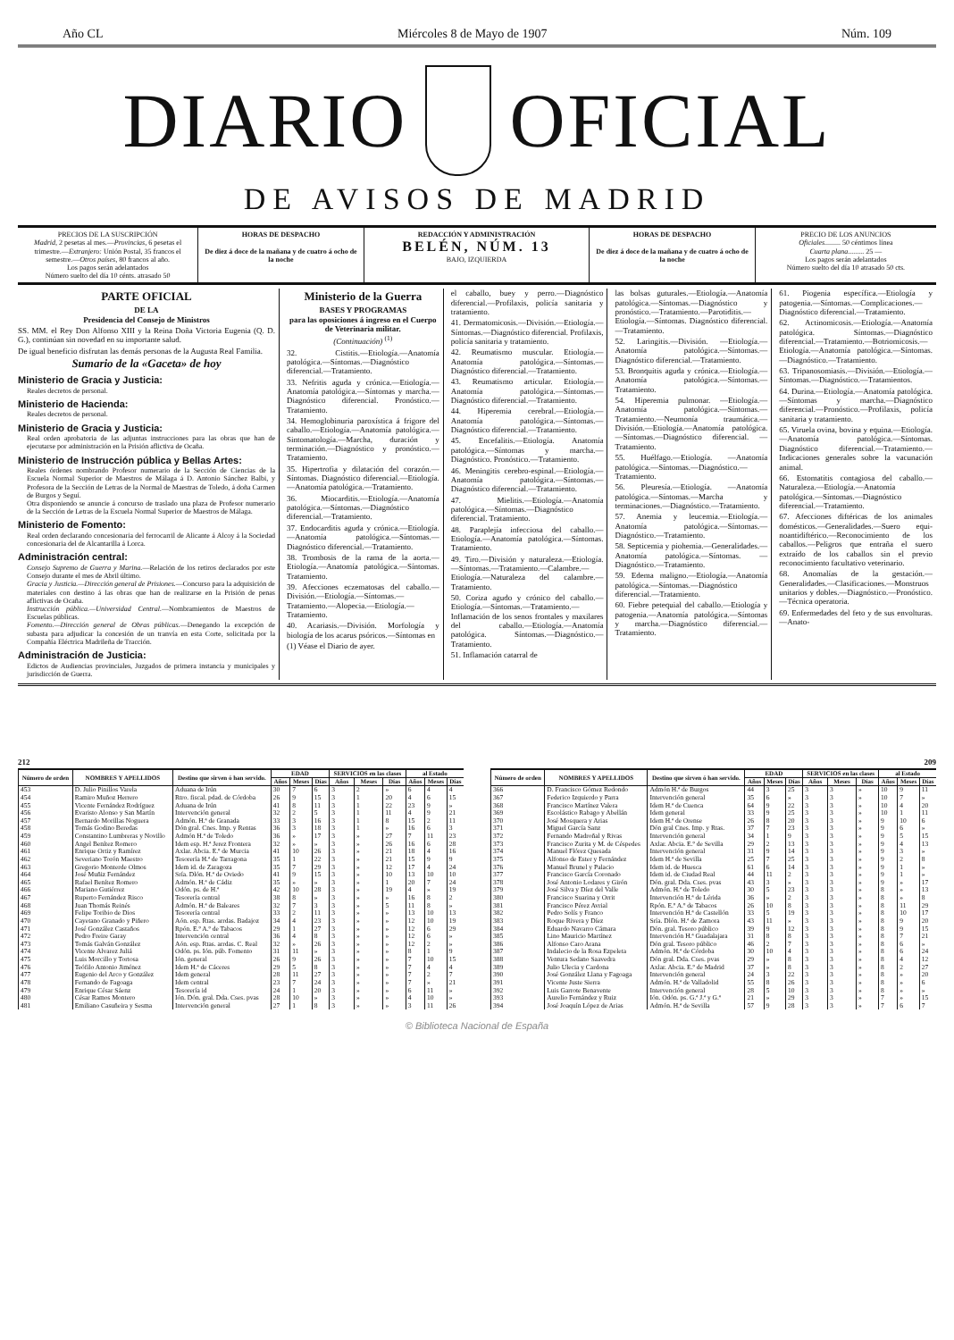Año CL Miércoles 8 de Mayo de 1907 Núm. 109
DIARIO OFICIAL
DE AVISOS DE MADRID
PRECIOS DE LA SUSCRIPCIÓN
Madrid, 2 pesetas al mes.—Provincias, 6 pesetas el trimestre.—Extranjero: Unión Postal, 35 francos el semestre.—Otros países, 80 francos al año.
Los pagos serán adelantados
Número suelto del día 10 cénts. atrasado 50
HORAS DE DESPACHO
De diez á doce de la mañana y de cuatro á ocho de la noche
REDACCIÓN Y ADMINISTRACIÓN
BELÉN, NÚM. 13
BAJO, IZQUIERDA
HORAS DE DESPACHO
De diez á doce de la mañana y de cuatro á ocho de la noche
PRECIO DE LOS ANUNCIOS
Oficiales......... 50 céntimos línea
Cuarta plana......... 25 —
Los pagos serán adelantados
Número suelto del día 10 atrasado 50 cts.
PARTE OFICIAL
DE LA
Presidencia del Consejo de Ministros
SS. MM. el Rey Don Alfonso XIII y la Reina Doña Victoria Eugenia (Q. D. G.), continúan sin novedad en su importante salud.
De igual beneficio disfrutan las demás personas de la Augusta Real Familia.
Sumario de la «Gaceta» de hoy
Ministerio de Gracia y Justicia:
Reales decretos de personal.
Ministerio de Hacienda:
Reales decretos de personal.
Ministerio de Gracia y Justicia:
Real orden aprobatoria de las adjuntas instrucciones para las obras que han de ejecutarse por administración en la Prisión aflictiva de Ocaña.
Ministerio de Instrucción pública y Bellas Artes:
Reales órdenes nombrando Profesor numerario de la Sección de Ciencias de la Escuela Normal Superior de Maestros de Málaga á D. Antonio Sánchez Balbi, y Profesora de la Sección de Letras de la Normal de Maestras de Toledo, á doña Carmen de Burgos y Seguí.
Otra disponiendo se anuncie á concurso de traslado una plaza de Profesor numerario de la Sección de Letras de la Escuela Normal Superior de Maestros de Málaga.
Ministerio de Fomento:
Real orden declarando concesionaria del ferrocarril de Alicante á Alcoy á la Sociedad concesionaria del de Alcantarilla á Lorca.
Administración central:
Consejo Supremo de Guerra y Marina.—Relación de los retiros declarados por este Consejo durante el mes de Abril último.
Gracia y Justicia.—Dirección general de Prisiones.—Concurso para la adquisición de materiales con destino á las obras que han de realizarse en la Prisión de penas aflictivas de Ocaña.
Instrucción pública.—Universidad Central.—Nombramientos de Maestros de Escuelas públicas.
Fomento.—Dirección general de Obras públicas.—Denegando la excepción de subasta para adjudicar la concesión de un tranvía en esta Corte, solicitada por la Compañía Eléctrica Madrileña de Tracción.
Administración de Justicia:
Edictos de Audiencias provinciales, Juzgados de primera instancia y municipales y jurisdicción de Guerra.
Ministerio de la Guerra
BASES Y PROGRAMAS
para las oposiciones á ingreso en el Cuerpo de Veterinaria militar.
(Continuación) <sup>(1)</sup>
32. Cistitis.—Etiología.—Anatomía patológica.—Síntomas.—Diagnóstico diferencial.—Tratamiento.
33. Nefritis aguda y crónica.—Etiología.—Anatomía patológica.—Síntomas y marcha.—Diagnóstico diferencial. Pronóstico.—Tratamiento.
34. Hemoglobinuria paroxística á frigore del caballo.—Etiología.—Anatomía patológica.—Sintomatología.—Marcha, duración y terminación.—Diagnóstico y pronóstico.—Tratamiento.
35. Hipertrofia y dilatación del corazón.—Síntomas. Diagnóstico diferencial.—Etiología.—Anatomía patológica.—Tratamiento.
36. Miocarditis.—Etiología.—Anatomía patológica.—Síntomas.—Diagnóstico diferencial.—Tratamiento.
37. Endocarditis aguda y crónica.—Etiología.—Anatomía patológica.—Síntomas.—Diagnóstico diferencial.—Tratamiento.
38. Trombosis de la rama de la aorta.—Etiología.—Anatomía patológica.—Síntomas. Tratamiento.
39. Afecciones eczematosas del caballo.—División.—Etiología.—Síntomas.—Tratamiento.—Alopecia.—Etiología.—Tratamiento.
40. Acariasis.—División. Morfología y biología de los acarus psóricos.—Síntomas en
(1) Véase el Diario de ayer.
el caballo, buey y perro.—Diagnóstico diferencial.—Profilaxis, policía sanitaria y tratamiento.
41. Dermatomicosis.—División.—Etiología.—Síntomas.—Diagnóstico diferencial. Profilaxis, policía sanitaria y tratamiento.
42. Reumatismo muscular. Etiología.—Anatomía patológica.—Síntomas.—Diagnóstico diferencial.—Tratamiento.
43. Reumatismo articular. Etiología.—Anatomía patológica.—Síntomas.—Diagnóstico diferencial.—Tratamiento.
44. Hiperemia cerebral.—Etiología.—Anatomía patológica.—Síntomas.—Diagnóstico diferencial.—Tratamiento.
45. Encefalitis.—Etiología. Anatomía patológica.—Síntomas y marcha.—Diagnóstico. Pronóstico.—Tratamiento.
46. Meningitis cerebro-espinal.—Etiología.—Anatomía patológica.—Síntomas.—Diagnóstico diferencial.—Tratamiento.
47. Mielitis.—Etiología.—Anatomía patológica.—Síntomas.—Diagnóstico diferencial. Tratamiento.
48. Paraplejía infecciosa del caballo.—Etiología.—Anatomía patológica.—Síntomas. Tratamiento.
49. Tiro.—División y naturaleza.—Etiología.—Síntomas.—Tratamiento.—Calambre.—Etiología.—Naturaleza del calambre.—Tratamiento.
50. Coriza agudo y crónico del caballo.—Etiología.—Síntomas.—Tratamiento.—Inflamación de los senos frontales y maxilares del caballo.—Etiología.—Anatomía patológica. Síntomas.—Diagnóstico.—Tratamiento.
51. Inflamación catarral de
las bolsas guturales.—Etiología.—Anatomía patológica.—Síntomas.—Diagnóstico y pronóstico.—Tratamiento.—Parotiditis.—Etiología.—Síntomas. Diagnóstico diferencial.—Tratamiento.
52. Laringitis.—División. —Etiología.—Anatomía patológica.—Síntomas.—Diagnóstico diferencial.—Tratamiento.
53. Bronquitis aguda y crónica.—Etiología.—Anatomía patológica.—Síntomas.—Tratamiento.
54. Hiperemia pulmonar. —Etiología.—Anatomía patológica.—Síntomas.—Tratamiento.—Neumonía traumática.—División.—Etiología.—Anatomía patológica.—Síntomas.—Diagnóstico diferencial. —Tratamiento.
55. Huélfago.—Etiología. —Anatomía patológica.—Síntomas.—Diagnóstico.—Tratamiento.
56. Pleuresía.—Etiología. —Anatomía patológica.—Síntomas.—Marcha y terminaciones.—Diagnóstico.—Tratamiento.
57. Anemia y leucemia.—Etiología.—Anatomía patológica.—Síntomas.—Diagnóstico.—Tratamiento.
58. Septicemia y piohemia.—Generalidades.—Anatomía patológica.—Síntomas. —Diagnóstico.—Tratamiento.
59. Edema maligno.—Etiología.—Anatomía patológica.—Síntomas.—Diagnóstico diferencial.—Tratamiento.
60. Fiebre petequial del caballo.—Etiología y patogenia.—Anatomía patológica.—Síntomas y marcha.—Diagnóstico diferencial.—Tratamiento.
61. Piogenia específica.—Etiología y patogenia.—Síntomas.—Complicaciones.—Diagnóstico diferencial.—Tratamiento.
62. Actinomicosis.—Etiología.—Anatomía patológica. Síntomas.—Diagnóstico diferencial.—Tratamiento.—Botriomicosis.—Etiología.—Anatomía patológica.—Síntomas.—Diagnóstico.—Tratamiento.
63. Tripanosomiasis.—División.—Etiología.—Síntomas.—Diagnóstico.—Tratamientos.
64. Durina.—Etiología.—Anatomía patológica.—Síntomas y marcha.—Diagnóstico diferencial.—Pronóstico.—Profilaxis, policía sanitaria y tratamiento.
65. Viruela ovina, bovina y equina.—Etiología.—Anatomía patológica.—Síntomas. Diagnóstico diferencial.—Tratamiento.—Indicaciones generales sobre la vacunación animal.
66. Estomatitis contagiosa del caballo.—Naturaleza.—Etiología.—Anatomía patológica.—Síntomas.—Diagnóstico diferencial.—Tratamiento.
67. Afecciones diftéricas de los animales domésticos.—Generalidades.—Suero equi-noantidiftérico.—Reconocimiento de los caballos.—Peligros que entraña el suero extraído de los caballos sin el previo reconocimiento facultativo veterinario.
68. Anomalías de la gestación.—Generalidades.—Clasificaciones.—Monstruos unitarios y dobles.—Diagnóstico.—Pronóstico.—Técnica operatoria.
69. Enfermedades del feto y de sus envolturas.—Anato-
212
| Número de orden | NOMBRES Y APELLIDOS | Destino que sirven ó han servido. | EDAD | | | SERVICIOS en las clases | | | al Estado | | |
| --- | --- | --- | --- | --- | --- | --- | --- | --- | --- | --- | --- |
| | | | Años | Meses | Días | Años | Meses | Días | Años | Meses | Días |
| 453 | D. Julio Pinillos Varela | Aduana de Irún | 30 | 7 | 6 | 3 | 2 | » | 6 | 4 | 4 |
| 454 | Ramiro Muñoz Herrero | Rtro. fiscal. pdad. de Córdoba | 26 | 9 | 15 | 3 | 1 | 20 | 4 | 6 | 15 |
| 455 | Vicente Fernández Rodríguez | Aduana de Irún | 41 | 8 | 11 | 3 | 1 | 22 | 23 | 9 | » |
| 456 | Evaristo Alonso y San Martín | Intervención general | 32 | 2 | 5 | 3 | 1 | 11 | 4 | 9 | 21 |
| 457 | Bernardo Morillas Noguera | Admón. H.ª de Granada | 33 | 3 | 16 | 3 | 1 | 8 | 15 | 2 | 11 |
| 458 | Tomás Godino Beredas | Dón gral. Cnes. Imp. y Rentas | 36 | 3 | 18 | 3 | 1 | » | 16 | 6 | 3 |
| 459 | Constantino Lumbreras y Novillo | Admón H.ª de Toledo | 36 | » | 17 | 3 | » | 27 | 7 | 11 | 23 |
| 460 | Angel Benítez Romero | Idem esp. H.ª Jerez Frontera | 32 | » | » | 3 | » | 26 | 16 | 6 | 28 |
| 461 | Enrique Ortiz y Ramírez | Axlar. Abcia. E.º de Murcia | 41 | 10 | 26 | 3 | » | 21 | 18 | 4 | 16 |
| 462 | Severiano Torón Maestro | Tesorería H.ª de Tarragona | 35 | 1 | 22 | 3 | » | 21 | 15 | 9 | 9 |
| 463 | Gregorio Monterde Olmos | Idem id. de Zaragoza | 35 | 7 | 29 | 3 | » | 12 | 17 | 4 | 24 |
| 464 | José Muñiz Fernández | Sría. Dlón. H.ª de Oviedo | 41 | 9 | 15 | 3 | » | 10 | 13 | 10 | 10 |
| 465 | Rafael Benítez Romero | Admón. H.ª de Cádiz | 35 | » | » | 3 | » | 1 | 20 | 7 | 24 |
| 466 | Mariano Gutiérrez | Odón. ps. de H.ª | 42 | 10 | 28 | 3 | » | 19 | 4 | » | 19 |
| 467 | Ruperto Fernández Risco | Tesorería central | 38 | 8 | » | 3 | » | » | 16 | 8 | 2 |
| 468 | Juan Thomás Reinés | Admón. H.ª de Baleares | 32 | 7 | 3 | 3 | » | 5 | 11 | 8 | » |
| 469 | Felipe Toribio de Dios | Tesorería central | 33 | 2 | 11 | 3 | » | » | 13 | 10 | 13 |
| 470 | Cayetano Granado y Piñero | Aón. esp. Rtas. arrdas. Badajoz | 34 | 4 | 23 | 3 | » | » | 12 | 10 | 19 |
| 471 | José González Castaños | Rpón. E.º A.º de Tabacos | 29 | 1 | 27 | 3 | » | » | 12 | 6 | 29 |
| 472 | Pedro Freire Garay | Intervención central | 36 | 4 | 8 | 3 | » | » | 12 | 6 | » |
| 473 | Tomás Galván González | Aón. esp. Rtas. arrdas. C. Real | 32 | » | 26 | 3 | » | » | 12 | 2 | » |
| 474 | Vicente Alvarez Juliá | Odón. ps. Ión. púb. Fomento | 31 | 11 | » | 3 | » | » | 8 | 1 | 9 |
| 475 | Luis Morcillo y Tortosa | Ión. general | 26 | 9 | 26 | 3 | » | » | 7 | 10 | 15 |
| 476 | Teófilo Antonio Jiménez | Idem H.ª de Cáceres | 29 | 5 | 8 | 3 | » | » | 7 | 4 | 4 |
| 477 | Eugenio del Arco y González | Idem general | 28 | 11 | 27 | 3 | » | » | 7 | 2 | 7 |
| 478 | Fernando de Fagoaga | Idem central | 23 | 7 | 24 | 3 | » | » | 7 | » | 21 |
| 479 | Enrique César Sáenz | Tesorería id | 24 | 1 | 20 | 3 | » | » | 6 | 11 | » |
| 480 | César Ramos Montero | Ión. Dón. gral. Dda. Cses. pvas | 28 | 10 | » | 3 | » | » | 4 | 10 | » |
| 481 | Emiliano Casuñeira y Sesma | Intervención general | 27 | 1 | 8 | 3 | » | » | 3 | 11 | 26 |
209
| Número de orden | NOMBRES Y APELLIDOS | Destino que sirven ó han servido. | EDAD | | | SERVICIOS en las clases | | | al Estado | | |
| --- | --- | --- | --- | --- | --- | --- | --- | --- | --- | --- | --- |
| | | | Años | Meses | Días | Años | Meses | Días | Años | Meses | Días |
| 366 | D. Francisco Gómez Redondo | Admón H.ª de Burgos | 44 | 3 | 25 | 3 | 3 | » | 10 | 9 | 11 |
| 367 | Federico Izquierdo y Parra | Intervención general | 35 | 6 | » | 3 | 3 | » | 10 | 7 | » |
| 368 | Francisco Martínez Valera | Idem H.ª de Cuenca | 64 | 9 | 22 | 3 | 3 | » | 10 | 4 | 20 |
| 369 | Escolástico Rabago y Abellán | Idem general | 33 | 9 | 25 | 3 | 3 | » | 10 | 1 | 11 |
| 370 | José Mosquera y Arias | Idem H.ª de Orense | 26 | 8 | 20 | 3 | 3 | » | 9 | 10 | 6 |
| 371 | Miguel García Sanz | Dón gral Cnes. Imp. y Rtas. | 37 | 7 | 23 | 3 | 3 | » | 9 | 6 | » |
| 372 | Fernando Madroñal y Rivas | Intervención general | 34 | 1 | 9 | 3 | 3 | » | 9 | 5 | 15 |
| 373 | Francisco Zurita y M. de Céspedes | Axlar. Abcia. E.º de Sevilla | 29 | 2 | 13 | 3 | 3 | » | 9 | 4 | 13 |
| 374 | Manuel Flórez Quesada | Intervención general | 31 | 9 | 14 | 3 | 3 | » | 9 | 3 | » |
| 375 | Alfonso de Ester y Fernández | Idem H.ª de Sevilla | 25 | 7 | 25 | 3 | 3 | » | 9 | 2 | 8 |
| 376 | Manuel Brunel y Palacio | Idem id. de Huesca | 61 | 6 | 14 | 3 | 3 | » | 9 | 1 | » |
| 377 | Francisco García Coronado | Idem id. de Ciudad Real | 44 | 11 | 2 | 3 | 3 | » | 9 | 1 | » |
| 378 | José Antonio Lodares y Girón | Dón. gral. Dda. Cses. pvas | 43 | 3 | » | 3 | 3 | » | 9 | » | 17 |
| 379 | José Silva y Díez del Valle | Admón. H.ª de Toledo | 30 | 5 | 23 | 3 | 3 | » | 8 | » | 13 |
| 380 | Francisco Suarina y Orrit | Intervención H.ª de Lérida | 36 | » | 2 | 3 | 3 | » | 8 | » | 8 |
| 381 | Francisco Pérez Avrial | Rpón. E.º A.º de Tabacos | 26 | 10 | 8 | 3 | 3 | » | 8 | 11 | 29 |
| 382 | Pedro Solís y Franco | Intervención H.ª de Castellón | 33 | 5 | 19 | 3 | 3 | » | 8 | 10 | 17 |
| 383 | Roque Rivera y Díez | Sría. Dlón. H.ª de Zamora | 43 | 11 | » | 3 | 3 | » | 8 | 9 | 20 |
| 384 | Eduardo Navarro Cámara | Dón. gral. Tesoro público | 39 | 9 | 12 | 3 | 3 | » | 8 | 9 | 15 |
| 385 | Lino Mauricio Martínez | Intervención H.ª Guadalajara | 31 | 8 | 8 | 3 | 3 | » | 8 | 7 | 21 |
| 386 | Alfonso Caro Arana | Dón gral. Tesoro público | 46 | 2 | 7 | 3 | 3 | » | 8 | 6 | » |
| 387 | Indalecio de la Rosa Ezpeleta | Admón. H.ª de Córdoba | 30 | 10 | 4 | 3 | 3 | » | 8 | 6 | 24 |
| 388 | Ventura Sedano Saavedra | Dón gral. Dda. Cses. pvas | 29 | » | 8 | 3 | 3 | » | 8 | 4 | 12 |
| 389 | Julio Ulecia y Cardona | Axlar. Abcia. E.º de Madrid | 37 | » | 8 | 3 | 3 | » | 8 | 2 | 27 |
| 390 | José González Llana y Fagoaga | Intervención general | 24 | 3 | 22 | 3 | 3 | » | 8 | » | 20 |
| 391 | Vicente Juste Sierra | Admón. H.ª de Valladolid | 55 | 8 | 26 | 3 | 3 | » | 8 | » | 6 |
| 392 | Luis Garrote Benavente | Intervención general | 28 | 5 | 10 | 3 | 3 | » | 8 | » | » |
| 393 | Aurelio Fernández y Ruiz | Ión. Odón. ps. G.ª J.ª y G.ª | 21 | » | 29 | 3 | 3 | » | 7 | » | 15 |
| 394 | José Joaquín López de Arias | Admón. H.ª de Sevilla | 57 | 9 | 28 | 3 | 3 | » | 7 | 6 | 7 |
© Biblioteca Nacional de España